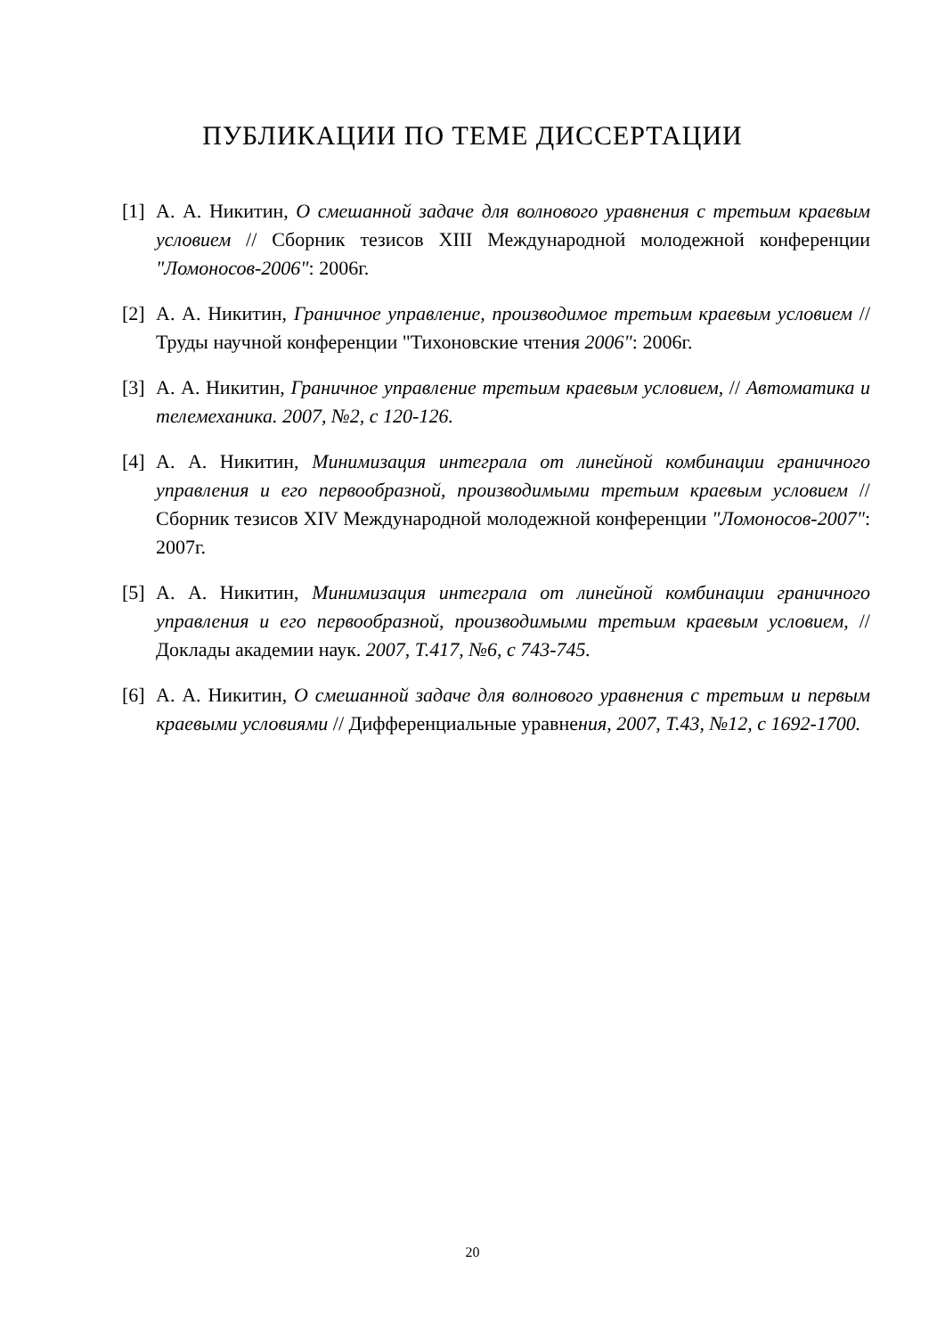ПУБЛИКАЦИИ ПО ТЕМЕ ДИССЕРТАЦИИ
[1] А. А. Никитин, О смешанной задаче для волнового уравнения с третьим краевым условием // Сборник тезисов XIII Международной молодежной конференции "Ломоносов-2006": 2006г.
[2] А. А. Никитин, Граничное управление, производимое третьим краевым условием // Труды научной конференции "Тихоновские чтения 2006": 2006г.
[3] А. А. Никитин, Граничное управление третьим краевым условием, // Автоматика и телемеханика. 2007, №2, с 120-126.
[4] А. А. Никитин, Минимизация интеграла от линейной комбинации граничного управления и его первообразной, производимыми третьим краевым условием // Сборник тезисов XIV Международной молодежной конференции "Ломоносов-2007": 2007г.
[5] А. А. Никитин, Минимизация интеграла от линейной комбинации граничного управления и его первообразной, производимыми третьим краевым условием, // Доклады академии наук. 2007, Т.417, №6, с 743-745.
[6] А. А. Никитин, О смешанной задаче для волнового уравнения с третьим и первым краевыми условиями // Дифференциальные уравнения, 2007, Т.43, №12, с 1692-1700.
20